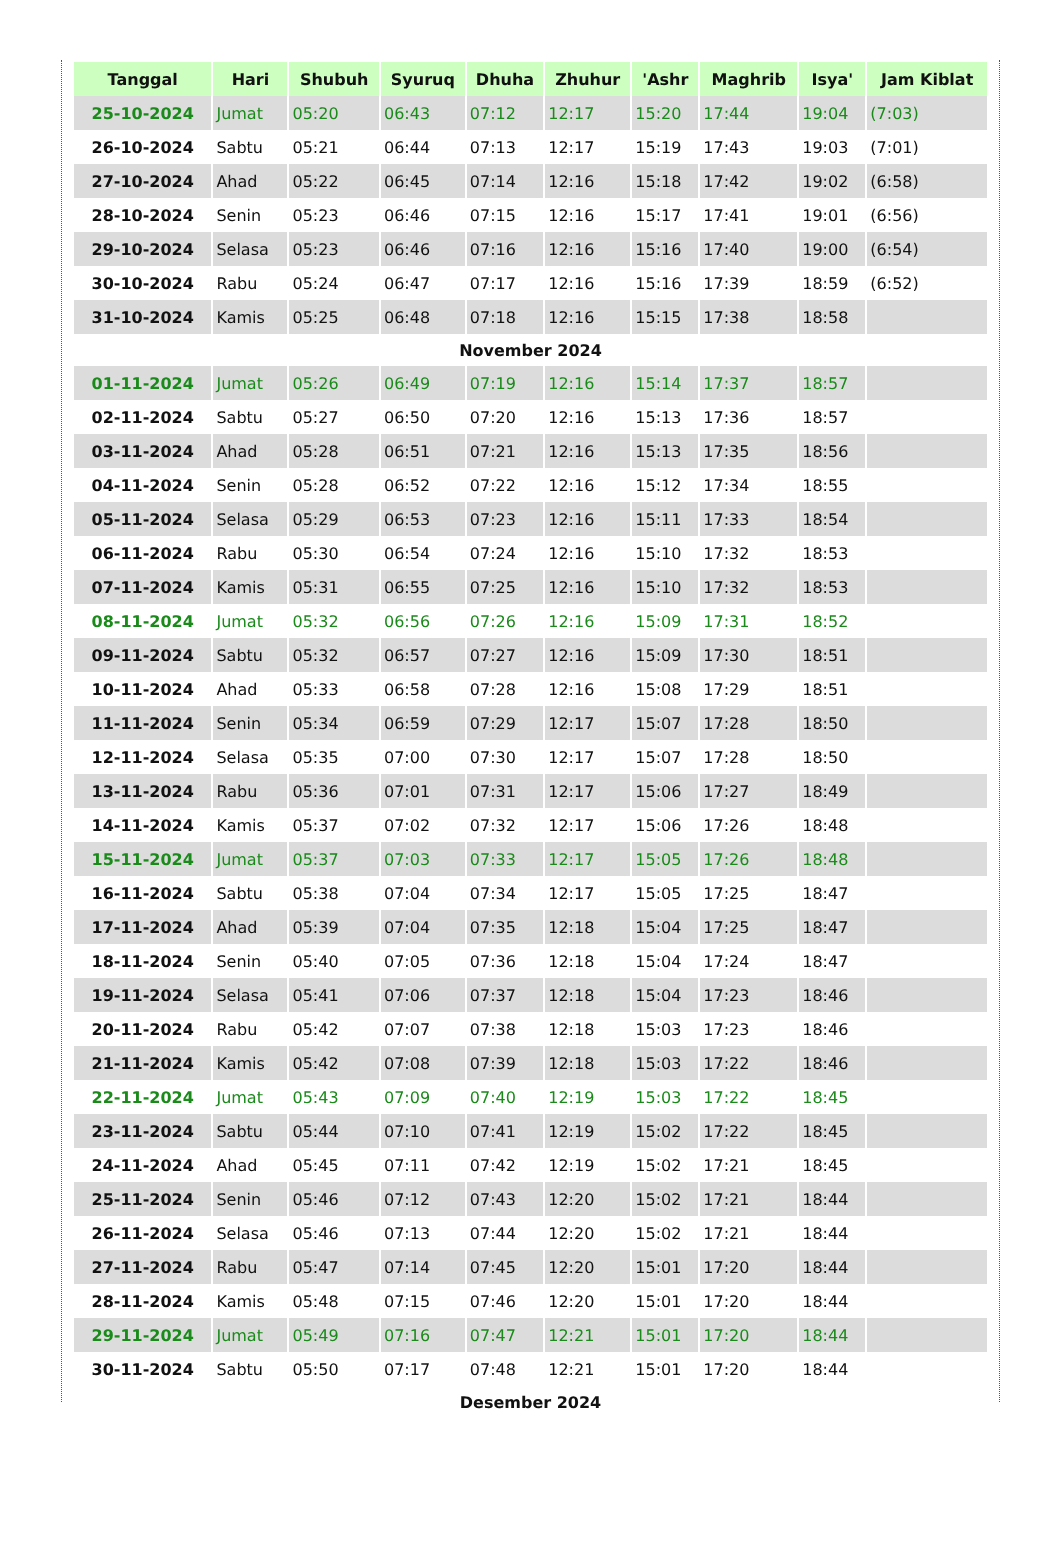| Tanggal | Hari | Shubuh | Syuruq | Dhuha | Zhuhur | 'Ashr | Maghrib | Isya' | Jam Kiblat |
| --- | --- | --- | --- | --- | --- | --- | --- | --- | --- |
| 25-10-2024 | Jumat | 05:20 | 06:43 | 07:12 | 12:17 | 15:20 | 17:44 | 19:04 | (7:03) |
| 26-10-2024 | Sabtu | 05:21 | 06:44 | 07:13 | 12:17 | 15:19 | 17:43 | 19:03 | (7:01) |
| 27-10-2024 | Ahad | 05:22 | 06:45 | 07:14 | 12:16 | 15:18 | 17:42 | 19:02 | (6:58) |
| 28-10-2024 | Senin | 05:23 | 06:46 | 07:15 | 12:16 | 15:17 | 17:41 | 19:01 | (6:56) |
| 29-10-2024 | Selasa | 05:23 | 06:46 | 07:16 | 12:16 | 15:16 | 17:40 | 19:00 | (6:54) |
| 30-10-2024 | Rabu | 05:24 | 06:47 | 07:17 | 12:16 | 15:16 | 17:39 | 18:59 | (6:52) |
| 31-10-2024 | Kamis | 05:25 | 06:48 | 07:18 | 12:16 | 15:15 | 17:38 | 18:58 | |
| November 2024 | | | | | | | | | |
| 01-11-2024 | Jumat | 05:26 | 06:49 | 07:19 | 12:16 | 15:14 | 17:37 | 18:57 | |
| 02-11-2024 | Sabtu | 05:27 | 06:50 | 07:20 | 12:16 | 15:13 | 17:36 | 18:57 | |
| 03-11-2024 | Ahad | 05:28 | 06:51 | 07:21 | 12:16 | 15:13 | 17:35 | 18:56 | |
| 04-11-2024 | Senin | 05:28 | 06:52 | 07:22 | 12:16 | 15:12 | 17:34 | 18:55 | |
| 05-11-2024 | Selasa | 05:29 | 06:53 | 07:23 | 12:16 | 15:11 | 17:33 | 18:54 | |
| 06-11-2024 | Rabu | 05:30 | 06:54 | 07:24 | 12:16 | 15:10 | 17:32 | 18:53 | |
| 07-11-2024 | Kamis | 05:31 | 06:55 | 07:25 | 12:16 | 15:10 | 17:32 | 18:53 | |
| 08-11-2024 | Jumat | 05:32 | 06:56 | 07:26 | 12:16 | 15:09 | 17:31 | 18:52 | |
| 09-11-2024 | Sabtu | 05:32 | 06:57 | 07:27 | 12:16 | 15:09 | 17:30 | 18:51 | |
| 10-11-2024 | Ahad | 05:33 | 06:58 | 07:28 | 12:16 | 15:08 | 17:29 | 18:51 | |
| 11-11-2024 | Senin | 05:34 | 06:59 | 07:29 | 12:17 | 15:07 | 17:28 | 18:50 | |
| 12-11-2024 | Selasa | 05:35 | 07:00 | 07:30 | 12:17 | 15:07 | 17:28 | 18:50 | |
| 13-11-2024 | Rabu | 05:36 | 07:01 | 07:31 | 12:17 | 15:06 | 17:27 | 18:49 | |
| 14-11-2024 | Kamis | 05:37 | 07:02 | 07:32 | 12:17 | 15:06 | 17:26 | 18:48 | |
| 15-11-2024 | Jumat | 05:37 | 07:03 | 07:33 | 12:17 | 15:05 | 17:26 | 18:48 | |
| 16-11-2024 | Sabtu | 05:38 | 07:04 | 07:34 | 12:17 | 15:05 | 17:25 | 18:47 | |
| 17-11-2024 | Ahad | 05:39 | 07:04 | 07:35 | 12:18 | 15:04 | 17:25 | 18:47 | |
| 18-11-2024 | Senin | 05:40 | 07:05 | 07:36 | 12:18 | 15:04 | 17:24 | 18:47 | |
| 19-11-2024 | Selasa | 05:41 | 07:06 | 07:37 | 12:18 | 15:04 | 17:23 | 18:46 | |
| 20-11-2024 | Rabu | 05:42 | 07:07 | 07:38 | 12:18 | 15:03 | 17:23 | 18:46 | |
| 21-11-2024 | Kamis | 05:42 | 07:08 | 07:39 | 12:18 | 15:03 | 17:22 | 18:46 | |
| 22-11-2024 | Jumat | 05:43 | 07:09 | 07:40 | 12:19 | 15:03 | 17:22 | 18:45 | |
| 23-11-2024 | Sabtu | 05:44 | 07:10 | 07:41 | 12:19 | 15:02 | 17:22 | 18:45 | |
| 24-11-2024 | Ahad | 05:45 | 07:11 | 07:42 | 12:19 | 15:02 | 17:21 | 18:45 | |
| 25-11-2024 | Senin | 05:46 | 07:12 | 07:43 | 12:20 | 15:02 | 17:21 | 18:44 | |
| 26-11-2024 | Selasa | 05:46 | 07:13 | 07:44 | 12:20 | 15:02 | 17:21 | 18:44 | |
| 27-11-2024 | Rabu | 05:47 | 07:14 | 07:45 | 12:20 | 15:01 | 17:20 | 18:44 | |
| 28-11-2024 | Kamis | 05:48 | 07:15 | 07:46 | 12:20 | 15:01 | 17:20 | 18:44 | |
| 29-11-2024 | Jumat | 05:49 | 07:16 | 07:47 | 12:21 | 15:01 | 17:20 | 18:44 | |
| 30-11-2024 | Sabtu | 05:50 | 07:17 | 07:48 | 12:21 | 15:01 | 17:20 | 18:44 | |
| Desember 2024 | | | | | | | | | |